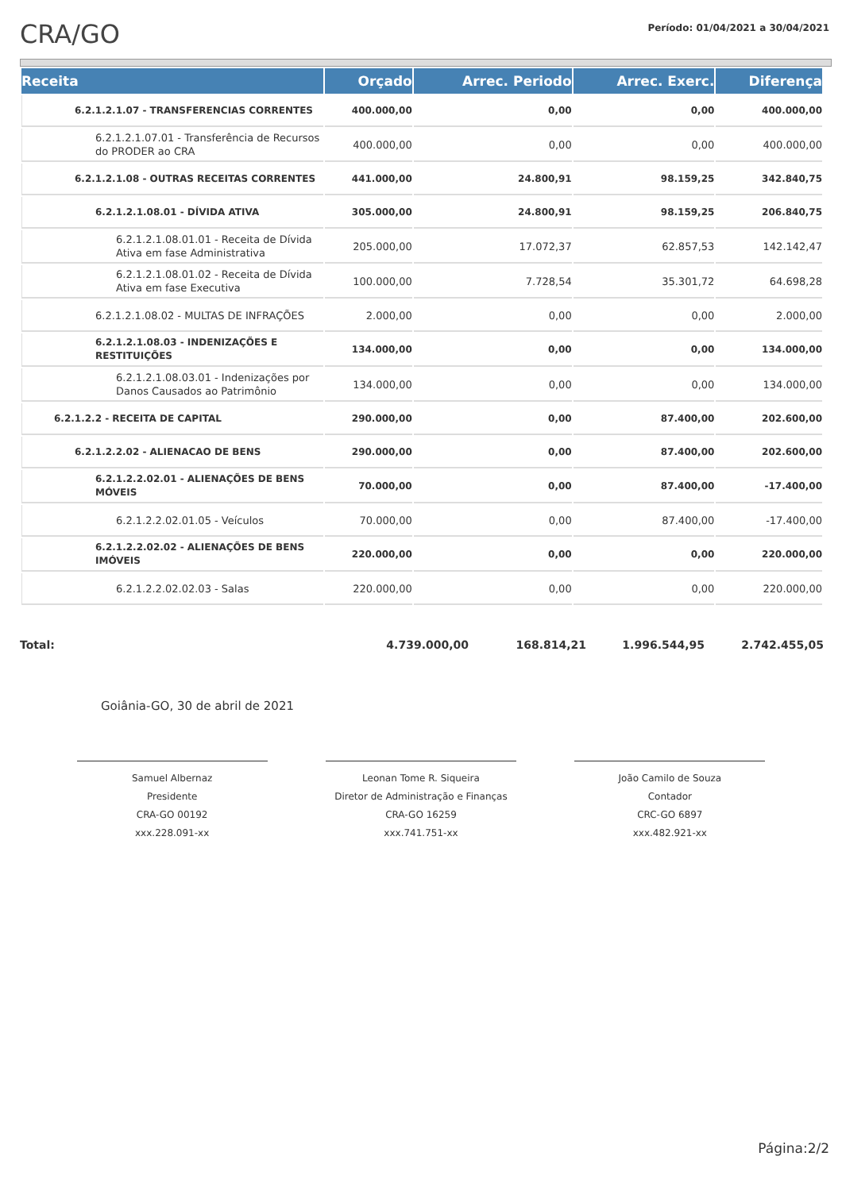CRA/GO
Período: 01/04/2021 a 30/04/2021
| Receita | Orçado | Arrec. Periodo | Arrec. Exerc. | Diferença |
| --- | --- | --- | --- | --- |
| 6.2.1.2.1.07 - TRANSFERENCIAS CORRENTES | 400.000,00 | 0,00 | 0,00 | 400.000,00 |
| 6.2.1.2.1.07.01 - Transferência de Recursos do PRODER ao CRA | 400.000,00 | 0,00 | 0,00 | 400.000,00 |
| 6.2.1.2.1.08 - OUTRAS RECEITAS CORRENTES | 441.000,00 | 24.800,91 | 98.159,25 | 342.840,75 |
| 6.2.1.2.1.08.01 - DÍVIDA ATIVA | 305.000,00 | 24.800,91 | 98.159,25 | 206.840,75 |
| 6.2.1.2.1.08.01.01 - Receita de Dívida Ativa em fase Administrativa | 205.000,00 | 17.072,37 | 62.857,53 | 142.142,47 |
| 6.2.1.2.1.08.01.02 - Receita de Dívida Ativa em fase Executiva | 100.000,00 | 7.728,54 | 35.301,72 | 64.698,28 |
| 6.2.1.2.1.08.02 - MULTAS DE INFRAÇÕES | 2.000,00 | 0,00 | 0,00 | 2.000,00 |
| 6.2.1.2.1.08.03 - INDENIZAÇÕES E RESTITUIÇÕES | 134.000,00 | 0,00 | 0,00 | 134.000,00 |
| 6.2.1.2.1.08.03.01 - Indenizações por Danos Causados ao Patrimônio | 134.000,00 | 0,00 | 0,00 | 134.000,00 |
| 6.2.1.2.2 - RECEITA DE CAPITAL | 290.000,00 | 0,00 | 87.400,00 | 202.600,00 |
| 6.2.1.2.2.02 - ALIENACAO DE BENS | 290.000,00 | 0,00 | 87.400,00 | 202.600,00 |
| 6.2.1.2.2.02.01 - ALIENAÇÕES DE BENS MÓVEIS | 70.000,00 | 0,00 | 87.400,00 | -17.400,00 |
| 6.2.1.2.2.02.01.05 - Veículos | 70.000,00 | 0,00 | 87.400,00 | -17.400,00 |
| 6.2.1.2.2.02.02 - ALIENAÇÕES DE BENS IMÓVEIS | 220.000,00 | 0,00 | 0,00 | 220.000,00 |
| 6.2.1.2.2.02.02.03 - Salas | 220.000,00 | 0,00 | 0,00 | 220.000,00 |
Total: 4.739.000,00 168.814,21 1.996.544,95 2.742.455,05
Goiânia-GO, 30 de abril de 2021
Samuel Albernaz
Presidente
CRA-GO 00192
xxx.228.091-xx
Leonan Tome R. Siqueira
Diretor de Administração e Finanças
CRA-GO 16259
xxx.741.751-xx
João Camilo de Souza
Contador
CRC-GO 6897
xxx.482.921-xx
Página:2/2